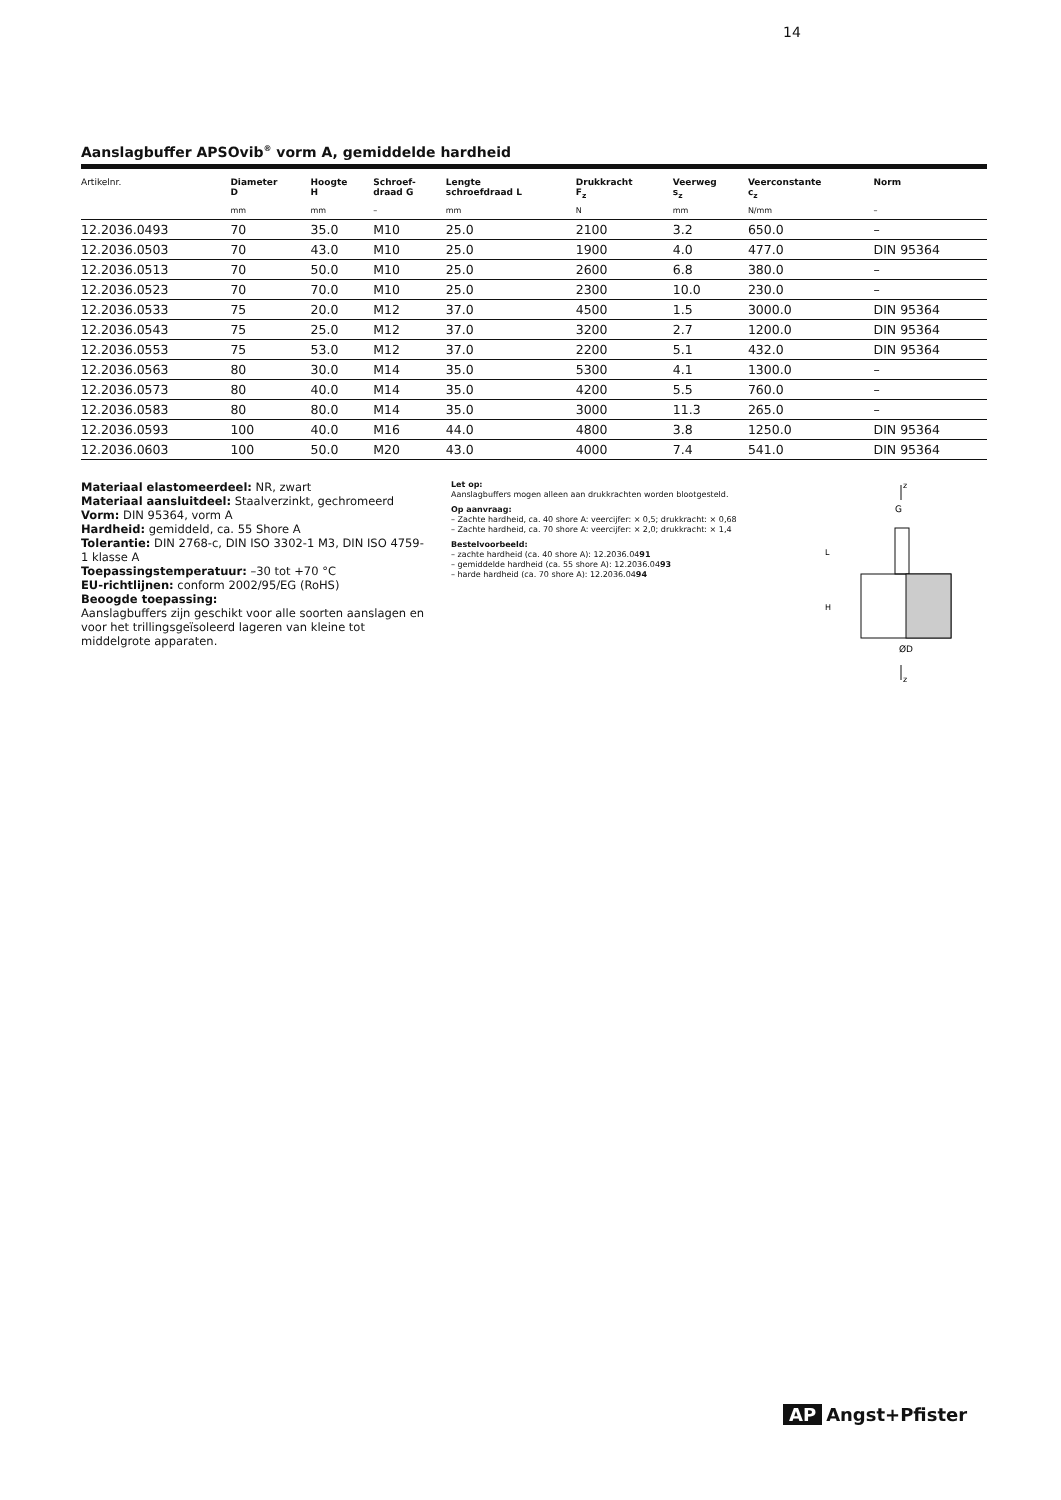14
Aanslagbuffer APSOvib<sup>®</sup> vorm A, gemiddelde hardheid
| Artikelnr. | Diameter D | Hoogte H | Schroef- draad G | Lengte schroefdraad L | Drukkracht F<sub>z</sub> | Veerweg s<sub>z</sub> | Veerconstante c<sub>z</sub> | Norm |
| --- | --- | --- | --- | --- | --- | --- | --- | --- |
| | mm | mm | – | mm | N | mm | N/mm | – |
| 12.2036.0493 | 70 | 35.0 | M10 | 25.0 | 2100 | 3.2 | 650.0 | – |
| 12.2036.0503 | 70 | 43.0 | M10 | 25.0 | 1900 | 4.0 | 477.0 | DIN 95364 |
| 12.2036.0513 | 70 | 50.0 | M10 | 25.0 | 2600 | 6.8 | 380.0 | – |
| 12.2036.0523 | 70 | 70.0 | M10 | 25.0 | 2300 | 10.0 | 230.0 | – |
| 12.2036.0533 | 75 | 20.0 | M12 | 37.0 | 4500 | 1.5 | 3000.0 | DIN 95364 |
| 12.2036.0543 | 75 | 25.0 | M12 | 37.0 | 3200 | 2.7 | 1200.0 | DIN 95364 |
| 12.2036.0553 | 75 | 53.0 | M12 | 37.0 | 2200 | 5.1 | 432.0 | DIN 95364 |
| 12.2036.0563 | 80 | 30.0 | M14 | 35.0 | 5300 | 4.1 | 1300.0 | – |
| 12.2036.0573 | 80 | 40.0 | M14 | 35.0 | 4200 | 5.5 | 760.0 | – |
| 12.2036.0583 | 80 | 80.0 | M14 | 35.0 | 3000 | 11.3 | 265.0 | – |
| 12.2036.0593 | 100 | 40.0 | M16 | 44.0 | 4800 | 3.8 | 1250.0 | DIN 95364 |
| 12.2036.0603 | 100 | 50.0 | M20 | 43.0 | 4000 | 7.4 | 541.0 | DIN 95364 |
Materiaal elastomeerdeel: NR, zwart
Materiaal aansluitdeel: Staalverzinkt, gechromeerd
Vorm: DIN 95364, vorm A
Hardheid: gemiddeld, ca. 55 Shore A
Tolerantie: DIN 2768-c, DIN ISO 3302-1 M3, DIN ISO 4759-1 klasse A
Toepassingstemperatuur: –30 tot +70 °C
EU-richtlijnen: conform 2002/95/EG (RoHS)
Beoogde toepassing:
Aanslagbuffers zijn geschikt voor alle soorten aanslagen en voor het trillingsgeïsoleerd lageren van kleine tot middelgrote apparaten.
Let op:
Aanslagbuffers mogen alleen aan drukkrachten worden blootgesteld.
Op aanvraag:
– Zachte hardheid, ca. 40 shore A: veercijfer: × 0,5; drukkracht: × 0,68
– Zachte hardheid, ca. 70 shore A: veercijfer: × 2,0; drukkracht: × 1,4
Bestelvoorbeeld:
– zachte hardheid (ca. 40 shore A): 12.2036.0491
– gemiddelde hardheid (ca. 55 shore A): 12.2036.0493
– harde hardheid (ca. 70 shore A): 12.2036.0494
z
G
L
H
ØD
z
AP Angst+Pfister